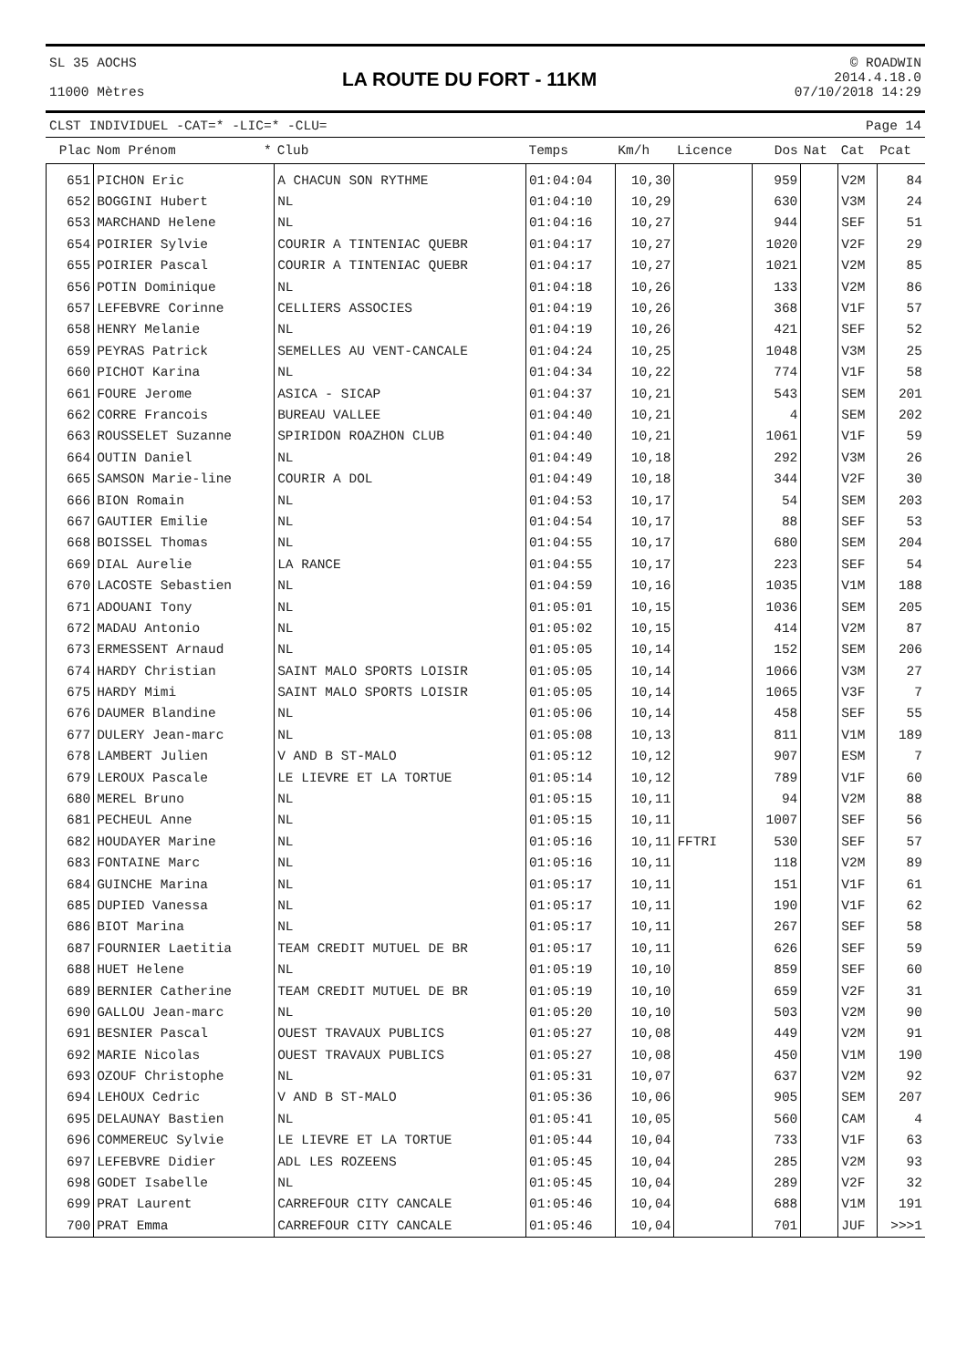SL 35 AOCHS
11000 Mètres
LA ROUTE DU FORT - 11KM
© ROADWIN
2014.4.18.0
07/10/2018 14:29
CLST INDIVIDUEL -CAT=* -LIC=* -CLU= Page 14
| Plac | Nom Prénom | * | Club | Temps | Km/h | Licence | Dos | Nat | Cat | Pcat |
| --- | --- | --- | --- | --- | --- | --- | --- | --- | --- | --- |
| 651 | PICHON Eric | | A CHACUN SON RYTHME | 01:04:04 | 10,30 | | 959 | | V2M | 84 |
| 652 | BOGGINI Hubert | | NL | 01:04:10 | 10,29 | | 630 | | V3M | 24 |
| 653 | MARCHAND Helene | | NL | 01:04:16 | 10,27 | | 944 | | SEF | 51 |
| 654 | POIRIER Sylvie | | COURIR A TINTENIAC QUEBR | 01:04:17 | 10,27 | | 1020 | | V2F | 29 |
| 655 | POIRIER Pascal | | COURIR A TINTENIAC QUEBR | 01:04:17 | 10,27 | | 1021 | | V2M | 85 |
| 656 | POTIN Dominique | | NL | 01:04:18 | 10,26 | | 133 | | V2M | 86 |
| 657 | LEFEBVRE Corinne | | CELLIERS ASSOCIES | 01:04:19 | 10,26 | | 368 | | V1F | 57 |
| 658 | HENRY Melanie | | NL | 01:04:19 | 10,26 | | 421 | | SEF | 52 |
| 659 | PEYRAS Patrick | | SEMELLES AU VENT-CANCALE | 01:04:24 | 10,25 | | 1048 | | V3M | 25 |
| 660 | PICHOT Karina | | NL | 01:04:34 | 10,22 | | 774 | | V1F | 58 |
| 661 | FOURE Jerome | | ASICA - SICAP | 01:04:37 | 10,21 | | 543 | | SEM | 201 |
| 662 | CORRE Francois | | BUREAU VALLEE | 01:04:40 | 10,21 | | 4 | | SEM | 202 |
| 663 | ROUSSELET Suzanne | | SPIRIDON ROAZHON CLUB | 01:04:40 | 10,21 | | 1061 | | V1F | 59 |
| 664 | OUTIN Daniel | | NL | 01:04:49 | 10,18 | | 292 | | V3M | 26 |
| 665 | SAMSON Marie-line | | COURIR A DOL | 01:04:49 | 10,18 | | 344 | | V2F | 30 |
| 666 | BION Romain | | NL | 01:04:53 | 10,17 | | 54 | | SEM | 203 |
| 667 | GAUTIER Emilie | | NL | 01:04:54 | 10,17 | | 88 | | SEF | 53 |
| 668 | BOISSEL Thomas | | NL | 01:04:55 | 10,17 | | 680 | | SEM | 204 |
| 669 | DIAL Aurelie | | LA RANCE | 01:04:55 | 10,17 | | 223 | | SEF | 54 |
| 670 | LACOSTE Sebastien | | NL | 01:04:59 | 10,16 | | 1035 | | V1M | 188 |
| 671 | ADOUANI Tony | | NL | 01:05:01 | 10,15 | | 1036 | | SEM | 205 |
| 672 | MADAU Antonio | | NL | 01:05:02 | 10,15 | | 414 | | V2M | 87 |
| 673 | ERMESSENT Arnaud | | NL | 01:05:05 | 10,14 | | 152 | | SEM | 206 |
| 674 | HARDY Christian | | SAINT MALO SPORTS LOISIR | 01:05:05 | 10,14 | | 1066 | | V3M | 27 |
| 675 | HARDY Mimi | | SAINT MALO SPORTS LOISIR | 01:05:05 | 10,14 | | 1065 | | V3F | 7 |
| 676 | DAUMER Blandine | | NL | 01:05:06 | 10,14 | | 458 | | SEF | 55 |
| 677 | DULERY Jean-marc | | NL | 01:05:08 | 10,13 | | 811 | | V1M | 189 |
| 678 | LAMBERT Julien | | V AND B ST-MALO | 01:05:12 | 10,12 | | 907 | | ESM | 7 |
| 679 | LEROUX Pascale | | LE LIEVRE ET LA TORTUE | 01:05:14 | 10,12 | | 789 | | V1F | 60 |
| 680 | MEREL Bruno | | NL | 01:05:15 | 10,11 | | 94 | | V2M | 88 |
| 681 | PECHEUL Anne | | NL | 01:05:15 | 10,11 | | 1007 | | SEF | 56 |
| 682 | HOUDAYER Marine | | NL | 01:05:16 | 10,11 | FFTRI | 530 | | SEF | 57 |
| 683 | FONTAINE Marc | | NL | 01:05:16 | 10,11 | | 118 | | V2M | 89 |
| 684 | GUINCHE Marina | | NL | 01:05:17 | 10,11 | | 151 | | V1F | 61 |
| 685 | DUPIED Vanessa | | NL | 01:05:17 | 10,11 | | 190 | | V1F | 62 |
| 686 | BIOT Marina | | NL | 01:05:17 | 10,11 | | 267 | | SEF | 58 |
| 687 | FOURNIER Laetitia | | TEAM CREDIT MUTUEL DE BR | 01:05:17 | 10,11 | | 626 | | SEF | 59 |
| 688 | HUET Helene | | NL | 01:05:19 | 10,10 | | 859 | | SEF | 60 |
| 689 | BERNIER Catherine | | TEAM CREDIT MUTUEL DE BR | 01:05:19 | 10,10 | | 659 | | V2F | 31 |
| 690 | GALLOU Jean-marc | | NL | 01:05:20 | 10,10 | | 503 | | V2M | 90 |
| 691 | BESNIER Pascal | | OUEST TRAVAUX PUBLICS | 01:05:27 | 10,08 | | 449 | | V2M | 91 |
| 692 | MARIE Nicolas | | OUEST TRAVAUX PUBLICS | 01:05:27 | 10,08 | | 450 | | V1M | 190 |
| 693 | OZOUF Christophe | | NL | 01:05:31 | 10,07 | | 637 | | V2M | 92 |
| 694 | LEHOUX Cedric | | V AND B ST-MALO | 01:05:36 | 10,06 | | 905 | | SEM | 207 |
| 695 | DELAUNAY Bastien | | NL | 01:05:41 | 10,05 | | 560 | | CAM | 4 |
| 696 | COMMEREUC Sylvie | | LE LIEVRE ET LA TORTUE | 01:05:44 | 10,04 | | 733 | | V1F | 63 |
| 697 | LEFEBVRE Didier | | ADL LES ROZEENS | 01:05:45 | 10,04 | | 285 | | V2M | 93 |
| 698 | GODET Isabelle | | NL | 01:05:45 | 10,04 | | 289 | | V2F | 32 |
| 699 | PRAT Laurent | | CARREFOUR CITY CANCALE | 01:05:46 | 10,04 | | 688 | | V1M | 191 |
| 700 | PRAT Emma | | CARREFOUR CITY CANCALE | 01:05:46 | 10,04 | | 701 | | JUF | >>>1 |